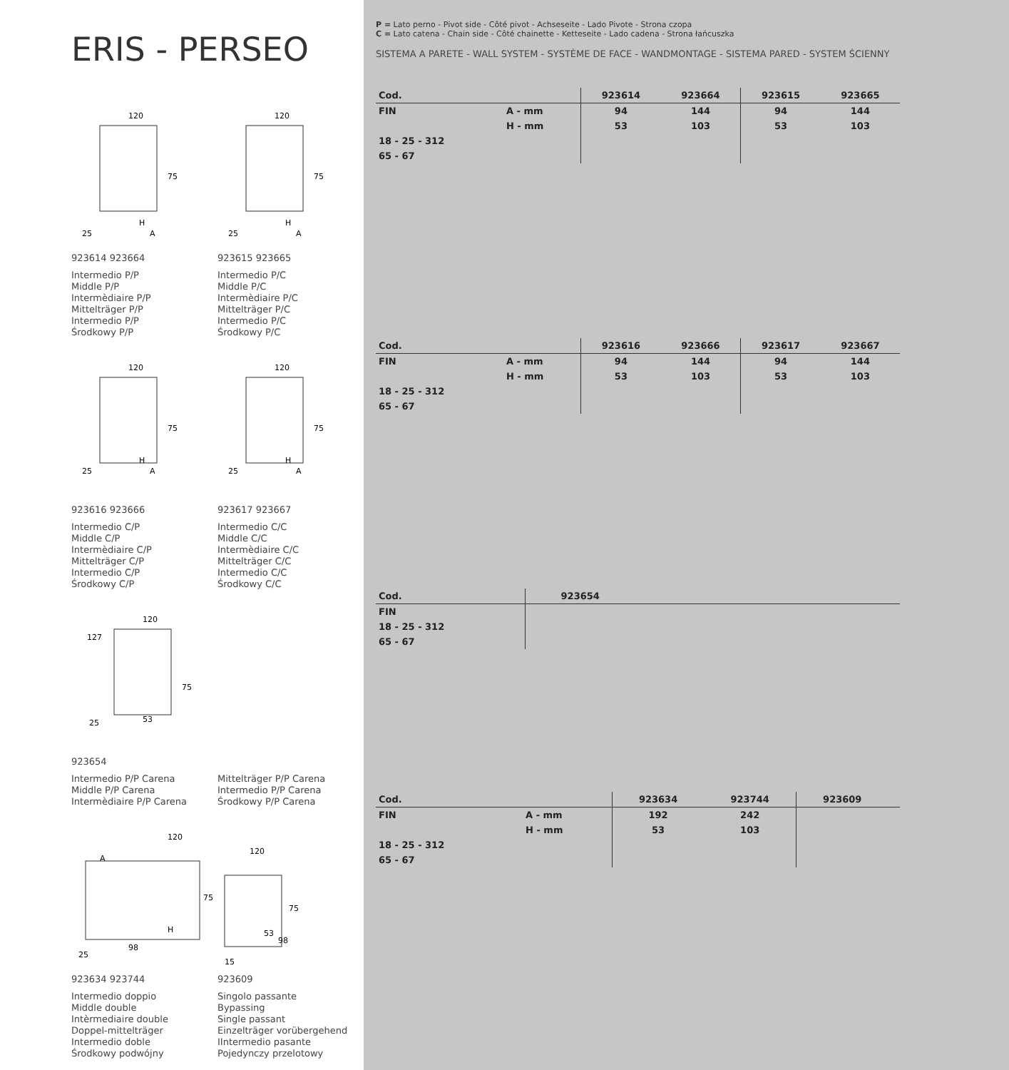ERIS - PERSEO
120
75
25
H
A
923614 923664
Intermedio P/P
Middle P/P
Intermèdiaire P/P
Mittelträger P/P
Intermedio P/P
Środkowy P/P
120
75
25
H
A
923615 923665
Intermedio P/C
Middle P/C
Intermèdiaire P/C
Mittelträger P/C
Intermedio P/C
Środkowy P/C
120
75
25
H
A
923616 923666
Intermedio C/P
Middle C/P
Intermèdiaire C/P
Mittelträger C/P
Intermedio C/P
Środkowy C/P
120
75
25
H
A
923617 923667
Intermedio C/C
Middle C/C
Intermèdiaire C/C
Mittelträger C/C
Intermedio C/C
Środkowy C/C
120
127
75
25
53
923654
Intermedio P/P Carena
Middle P/P Carena
Intermèdiaire P/P Carena
Mittelträger P/P Carena
Intermedio P/P Carena
Środkowy P/P Carena
120
A
75
25
98
H
923634 923744
Intermedio doppio
Middle double
Intèrmediaire double
Doppel-mittelträger
Intermedio doble
Środkowy podwójny
120
75
53
98
15
923609
Singolo passante
Bypassing
Single passant
Einzelträger vorübergehend
IIntermedio pasante
Pojedynczy przelotowy
P = Lato perno - Pivot side - Côté pivot - Achseseite - Lado Pivote - Strona czopa
C = Lato catena - Chain side - Côté chainette - Ketteseite - Lado cadena - Strona łańcuszka
SISTEMA A PARETE - WALL SYSTEM - SYSTÈME DE FACE - WANDMONTAGE - SISTEMA PARED - SYSTEM ŚCIENNY
| Cod. | | 923614 | 923664 | 923615 | 923665 |
| --- | --- | --- | --- | --- | --- |
| FIN | A - mm | 94 | 144 | 94 | 144 |
| | H - mm | 53 | 103 | 53 | 103 |
| 18 - 25 - 312 | | | | | |
| 65 - 67 | | | | | |
| Cod. | | 923616 | 923666 | 923617 | 923667 |
| --- | --- | --- | --- | --- | --- |
| FIN | A - mm | 94 | 144 | 94 | 144 |
| | H - mm | 53 | 103 | 53 | 103 |
| 18 - 25 - 312 | | | | | |
| 65 - 67 | | | | | |
| Cod. | | 923654 |
| --- | --- | --- |
| FIN | | |
| 18 - 25 - 312 | | |
| 65 - 67 | | |
| Cod. | | 923634 | 923744 | 923609 | |
| --- | --- | --- | --- | --- | --- |
| FIN | A - mm | 192 | 242 | | |
| | H - mm | 53 | 103 | | |
| 18 - 25 - 312 | | | | | |
| 65 - 67 | | | | | |